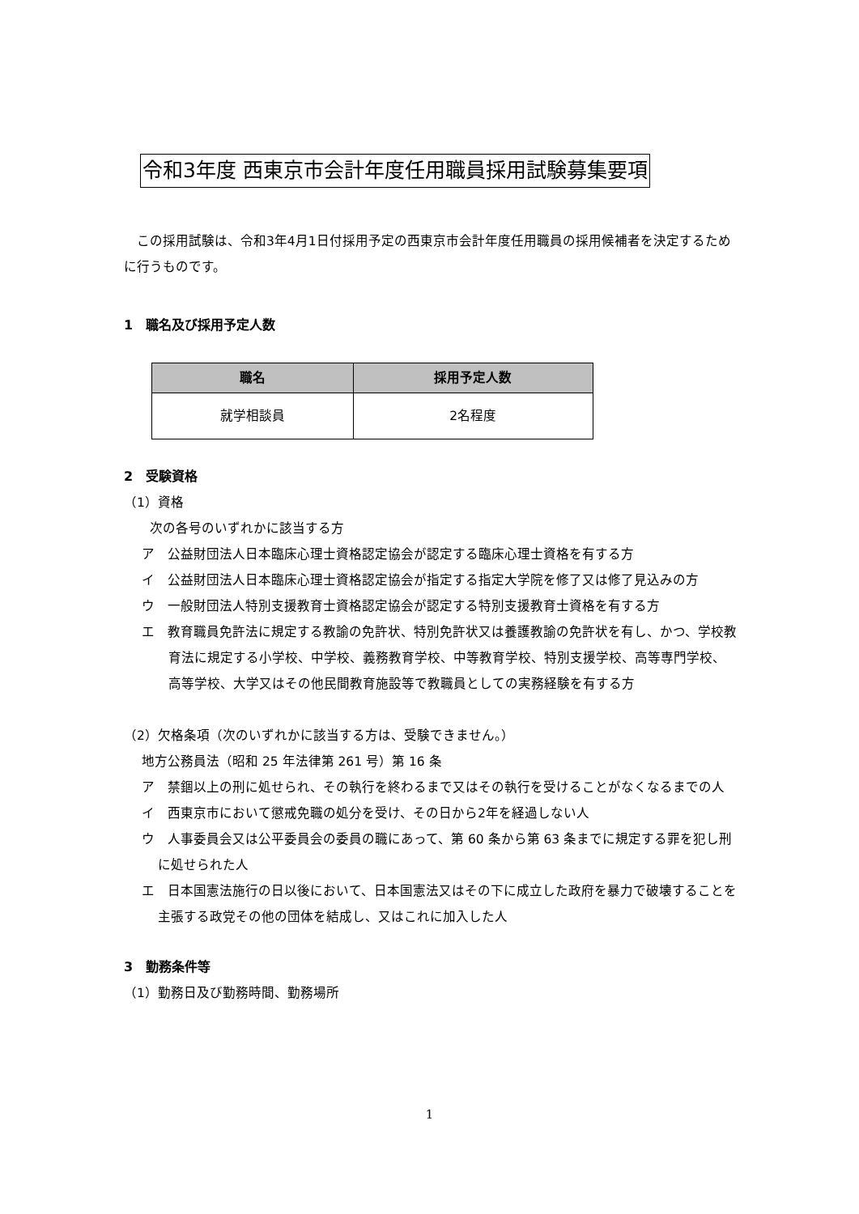令和3年度 西東京市会計年度任用職員採用試験募集要項
　この採用試験は、令和3年4月1日付採用予定の西東京市会計年度任用職員の採用候補者を決定するために行うものです。
1　職名及び採用予定人数
| 職名 | 採用予定人数 |
| --- | --- |
| 就学相談員 | 2名程度 |
2　受験資格
（1）資格
次の各号のいずれかに該当する方
ア　公益財団法人日本臨床心理士資格認定協会が認定する臨床心理士資格を有する方
イ　公益財団法人日本臨床心理士資格認定協会が指定する指定大学院を修了又は修了見込みの方
ウ　一般財団法人特別支援教育士資格認定協会が認定する特別支援教育士資格を有する方
エ　教育職員免許法に規定する教諭の免許状、特別免許状又は養護教諭の免許状を有し、かつ、学校教育法に規定する小学校、中学校、義務教育学校、中等教育学校、特別支援学校、高等専門学校、高等学校、大学又はその他民間教育施設等で教職員としての実務経験を有する方
（2）欠格条項（次のいずれかに該当する方は、受験できません。）
地方公務員法（昭和 25 年法律第 261 号）第 16 条
ア　禁錮以上の刑に処せられ、その執行を終わるまで又はその執行を受けることがなくなるまでの人
イ　西東京市において懲戒免職の処分を受け、その日から2年を経過しない人
ウ　人事委員会又は公平委員会の委員の職にあって、第 60 条から第 63 条までに規定する罪を犯し刑に処せられた人
エ　日本国憲法施行の日以後において、日本国憲法又はその下に成立した政府を暴力で破壊することを主張する政党その他の団体を結成し、又はこれに加入した人
3　勤務条件等
（1）勤務日及び勤務時間、勤務場所
1